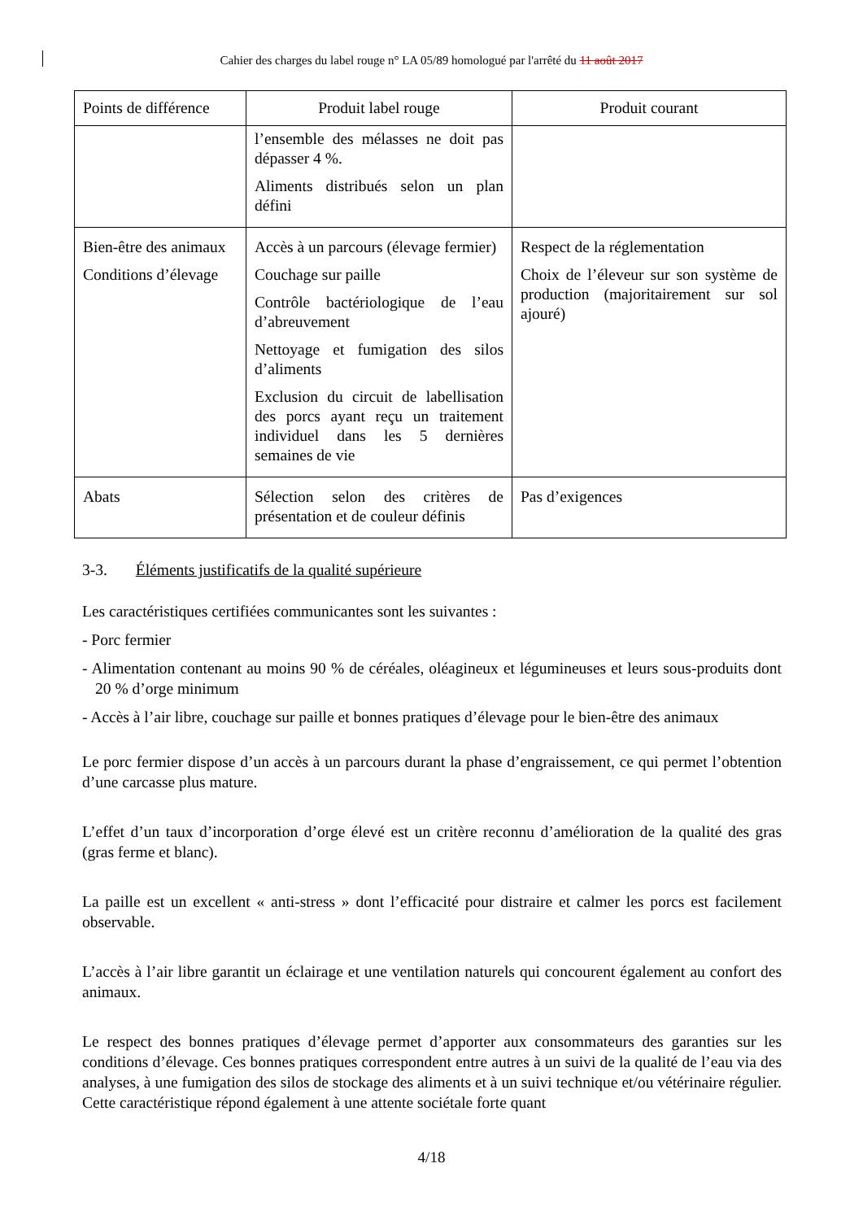Cahier des charges du label rouge n° LA 05/89 homologué par l'arrêté du 11 août 2017
| Points de différence | Produit label rouge | Produit courant |
| --- | --- | --- |
| | l’ensemble des mélasses ne doit pas dépasser 4 %. Aliments distribués selon un plan défini | |
| Bien-être des animaux Conditions d’élevage | Accès à un parcours (élevage fermier) Couchage sur paille Contrôle bactériologique de l’eau d’abreuvement Nettoyage et fumigation des silos d’aliments Exclusion du circuit de labellisation des porcs ayant reçu un traitement individuel dans les 5 dernières semaines de vie | Respect de la réglementation Choix de l’éleveur sur son système de production (majoritairement sur sol ajouré) |
| Abats | Sélection selon des critères de présentation et de couleur définis | Pas d’exigences |
3-3. Éléments justificatifs de la qualité supérieure
Les caractéristiques certifiées communicantes sont les suivantes :
- Porc fermier
- Alimentation contenant au moins 90 % de céréales, oléagineux et légumineuses et leurs sous-produits dont 20 % d’orge minimum
- Accès à l’air libre, couchage sur paille et bonnes pratiques d’élevage pour le bien-être des animaux
Le porc fermier dispose d’un accès à un parcours durant la phase d’engraissement, ce qui permet l’obtention d’une carcasse plus mature.
L’effet d’un taux d’incorporation d’orge élevé est un critère reconnu d’amélioration de la qualité des gras (gras ferme et blanc).
La paille est un excellent « anti-stress » dont l’efficacité pour distraire et calmer les porcs est facilement observable.
L’accès à l’air libre garantit un éclairage et une ventilation naturels qui concourent également au confort des animaux.
Le respect des bonnes pratiques d’élevage permet d’apporter aux consommateurs des garanties sur les conditions d’élevage. Ces bonnes pratiques correspondent entre autres à un suivi de la qualité de l’eau via des analyses, à une fumigation des silos de stockage des aliments et à un suivi technique et/ou vétérinaire régulier. Cette caractéristique répond également à une attente sociétale forte quant
4/18